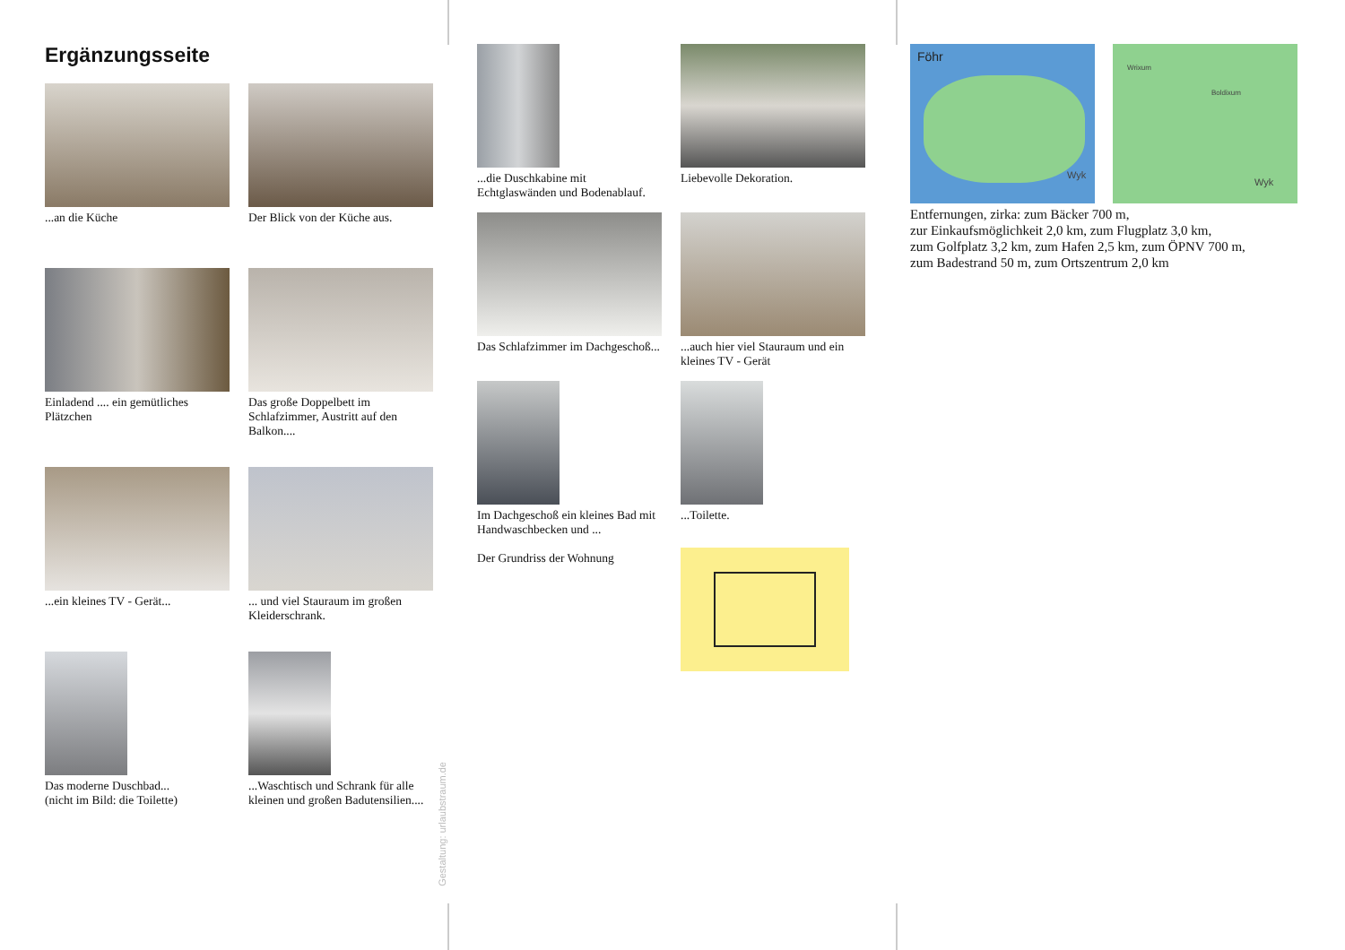Ergänzungsseite
...an die Küche
Der Blick von der Küche aus.
Einladend .... ein gemütliches Plätzchen
Das große Doppelbett im Schlafzimmer, Austritt auf den Balkon....
...ein kleines TV - Gerät...
... und viel Stauraum im großen Kleiderschrank.
Das moderne Duschbad...
(nicht im Bild: die Toilette)
...Waschtisch und Schrank für alle kleinen und großen Badutensilien....
Gestaltung: urlaubstraum.de
...die Duschkabine mit Echtglaswänden und Bodenablauf.
Liebevolle Dekoration.
Das Schlafzimmer im Dachgeschoß...
...auch hier viel Stauraum und ein kleines TV - Gerät
Im Dachgeschoß ein kleines Bad mit Handwaschbecken und ...
Der Grundriss der Wohnung
...Toilette.
Föhr
Wyk
Wrixum
Boldixum
Wyk
Entfernungen, zirka: zum Bäcker 700 m,
zur Einkaufsmöglichkeit 2,0 km, zum Flugplatz 3,0 km,
zum Golfplatz 3,2 km, zum Hafen 2,5 km, zum ÖPNV 700 m,
zum Badestrand 50 m, zum Ortszentrum 2,0 km